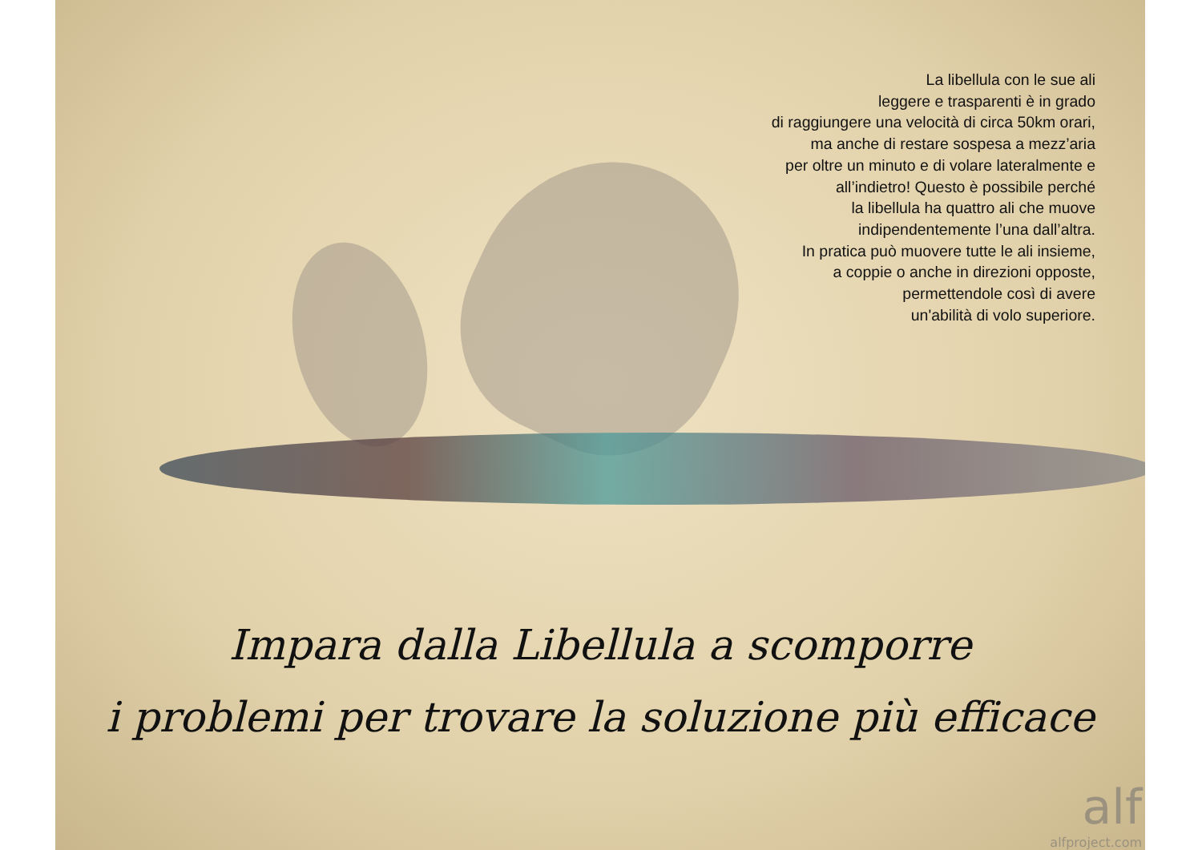La libellula con le sue ali
leggere e trasparenti è in grado
di raggiungere una velocità di circa 50km orari,
ma anche di restare sospesa a mezz’aria
per oltre un minuto e di volare lateralmente e
all’indietro! Questo è possibile perché
la libellula ha quattro ali che muove
indipendentemente l’una dall’altra.
In pratica può muovere tutte le ali insieme,
a coppie o anche in direzioni opposte,
permettendole così di avere
un'abilità di volo superiore.
Impara dalla Libellula a scomporre
i problemi per trovare la soluzione più efficace
alf
alfproject.com